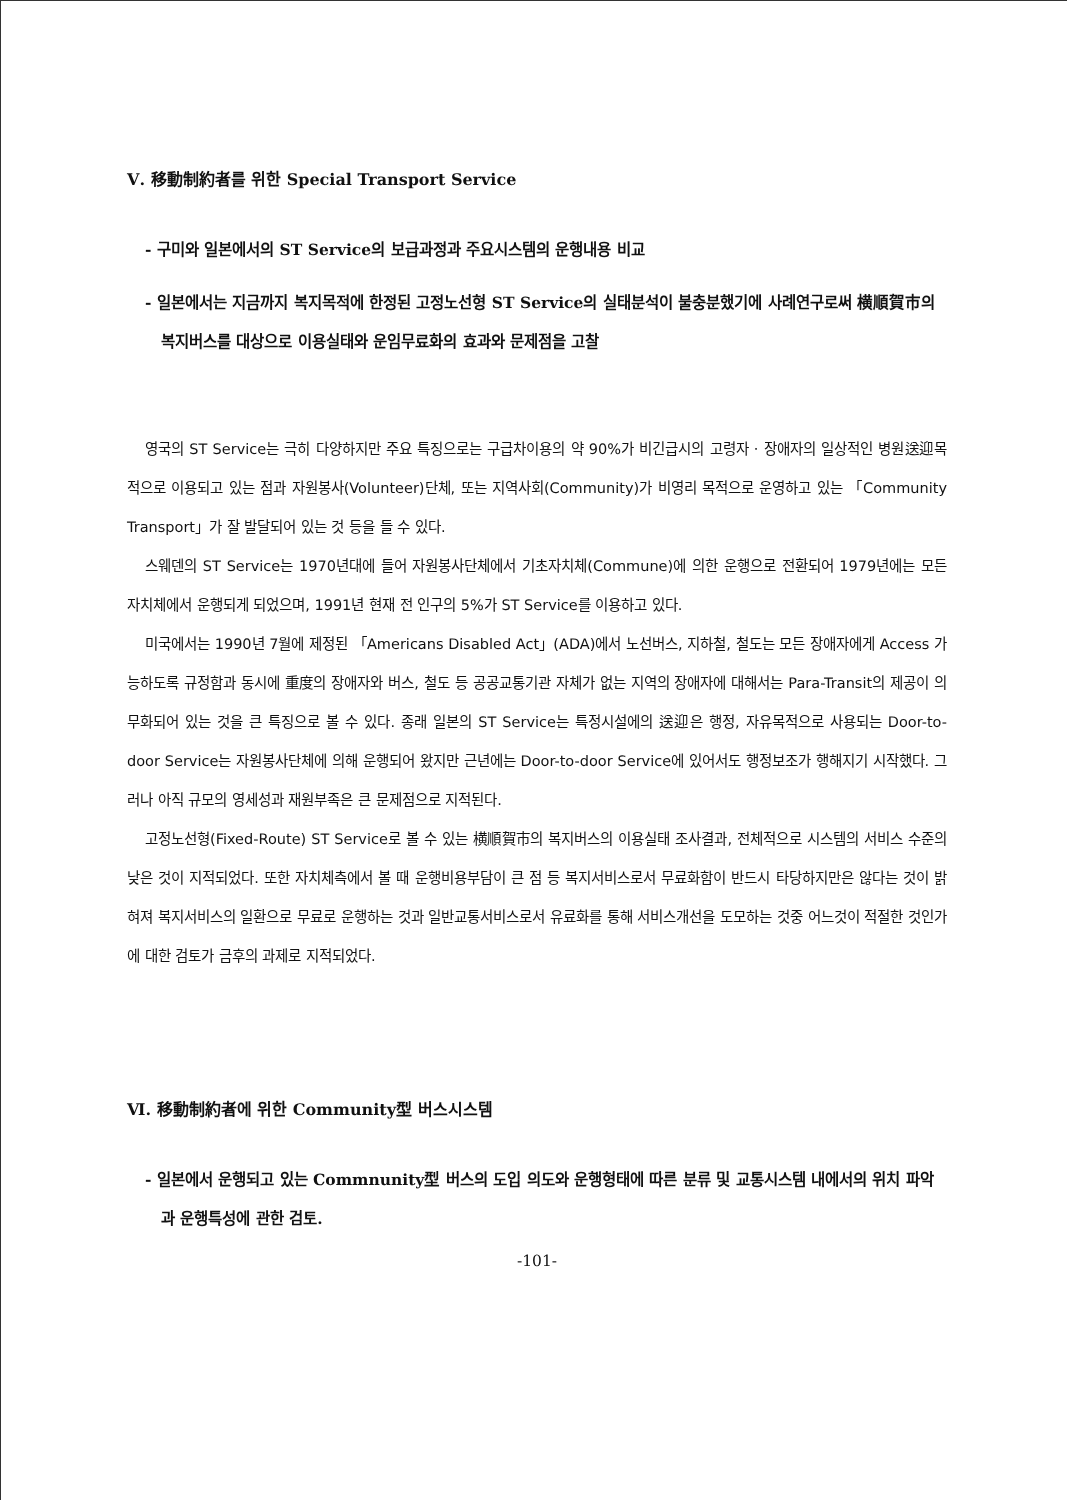Ⅴ. 移動制約者를 위한 Special Transport Service
- 구미와 일본에서의 ST Service의 보급과정과 주요시스템의 운행내용 비교
- 일본에서는 지금까지 복지목적에 한정된 고정노선형 ST Service의 실태분석이 불충분했기에 사례연구로써 横順賀市의 복지버스를 대상으로 이용실태와 운임무료화의 효과와 문제점을 고찰
영국의 ST Service는 극히 다양하지만 주요 특징으로는 구급차이용의 약 90%가 비긴급시의 고령자 · 장애자의 일상적인 병원送迎목적으로 이용되고 있는 점과 자원봉사(Volunteer)단체, 또는 지역사회(Community)가 비영리 목적으로 운영하고 있는 「Community Transport」가 잘 발달되어 있는 것 등을 들 수 있다.
스웨덴의 ST Service는 1970년대에 들어 자원봉사단체에서 기초자치체(Commune)에 의한 운행으로 전환되어 1979년에는 모든 자치체에서 운행되게 되었으며, 1991년 현재 전 인구의 5%가 ST Service를 이용하고 있다.
미국에서는 1990년 7월에 제정된 「Americans Disabled Act」(ADA)에서 노선버스, 지하철, 철도는 모든 장애자에게 Access 가능하도록 규정함과 동시에 重度의 장애자와 버스, 철도 등 공공교통기관 자체가 없는 지역의 장애자에 대해서는 Para-Transit의 제공이 의무화되어 있는 것을 큰 특징으로 볼 수 있다. 종래 일본의 ST Service는 특정시설에의 送迎은 행정, 자유목적으로 사용되는 Door-to-door Service는 자원봉사단체에 의해 운행되어 왔지만 근년에는 Door-to-door Service에 있어서도 행정보조가 행해지기 시작했다. 그러나 아직 규모의 영세성과 재원부족은 큰 문제점으로 지적된다.
고정노선형(Fixed-Route) ST Service로 볼 수 있는 横順賀市의 복지버스의 이용실태 조사결과, 전체적으로 시스템의 서비스 수준의 낮은 것이 지적되었다. 또한 자치체측에서 볼 때 운행비용부담이 큰 점 등 복지서비스로서 무료화함이 반드시 타당하지만은 않다는 것이 밝혀져 복지서비스의 일환으로 무료로 운행하는 것과 일반교통서비스로서 유료화를 통해 서비스개선을 도모하는 것중 어느것이 적절한 것인가에 대한 검토가 금후의 과제로 지적되었다.
Ⅵ. 移動制約者에 위한 Community型 버스시스템
- 일본에서 운행되고 있는 Commnunity型 버스의 도입 의도와 운행형태에 따른 분류 및 교통시스템 내에서의 위치 파악과 운행특성에 관한 검토.
-101-